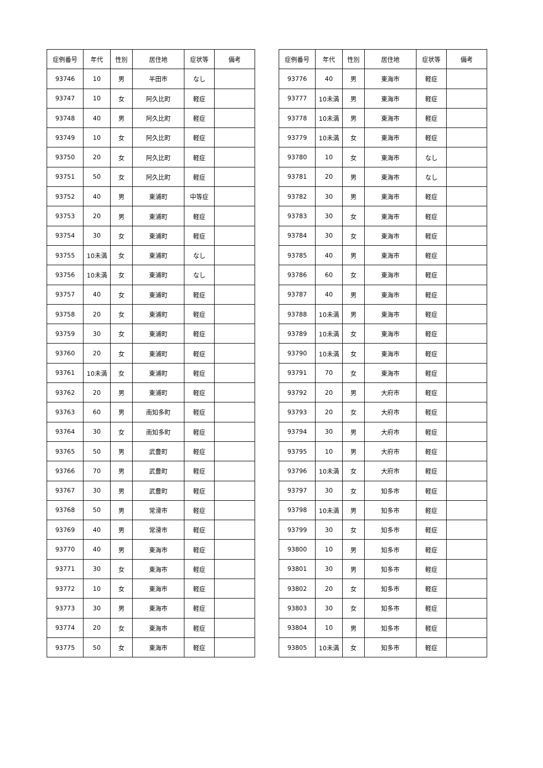| 症例番号 | 年代 | 性別 | 居住地 | 症状等 | 備考 |
| --- | --- | --- | --- | --- | --- |
| 93746 | 10 | 男 | 半田市 | なし | |
| 93747 | 10 | 女 | 阿久比町 | 軽症 | |
| 93748 | 40 | 男 | 阿久比町 | 軽症 | |
| 93749 | 10 | 女 | 阿久比町 | 軽症 | |
| 93750 | 20 | 女 | 阿久比町 | 軽症 | |
| 93751 | 50 | 女 | 阿久比町 | 軽症 | |
| 93752 | 40 | 男 | 東浦町 | 中等症 | |
| 93753 | 20 | 男 | 東浦町 | 軽症 | |
| 93754 | 30 | 女 | 東浦町 | 軽症 | |
| 93755 | 10未満 | 女 | 東浦町 | なし | |
| 93756 | 10未満 | 女 | 東浦町 | なし | |
| 93757 | 40 | 女 | 東浦町 | 軽症 | |
| 93758 | 20 | 女 | 東浦町 | 軽症 | |
| 93759 | 30 | 女 | 東浦町 | 軽症 | |
| 93760 | 20 | 女 | 東浦町 | 軽症 | |
| 93761 | 10未満 | 女 | 東浦町 | 軽症 | |
| 93762 | 20 | 男 | 東浦町 | 軽症 | |
| 93763 | 60 | 男 | 南知多町 | 軽症 | |
| 93764 | 30 | 女 | 南知多町 | 軽症 | |
| 93765 | 50 | 男 | 武豊町 | 軽症 | |
| 93766 | 70 | 男 | 武豊町 | 軽症 | |
| 93767 | 30 | 男 | 武豊町 | 軽症 | |
| 93768 | 50 | 男 | 常滑市 | 軽症 | |
| 93769 | 40 | 男 | 常滑市 | 軽症 | |
| 93770 | 40 | 男 | 東海市 | 軽症 | |
| 93771 | 30 | 女 | 東海市 | 軽症 | |
| 93772 | 10 | 女 | 東海市 | 軽症 | |
| 93773 | 30 | 男 | 東海市 | 軽症 | |
| 93774 | 20 | 女 | 東海市 | 軽症 | |
| 93775 | 50 | 女 | 東海市 | 軽症 | |
| 症例番号 | 年代 | 性別 | 居住地 | 症状等 | 備考 |
| --- | --- | --- | --- | --- | --- |
| 93776 | 40 | 男 | 東海市 | 軽症 | |
| 93777 | 10未満 | 男 | 東海市 | 軽症 | |
| 93778 | 10未満 | 男 | 東海市 | 軽症 | |
| 93779 | 10未満 | 女 | 東海市 | 軽症 | |
| 93780 | 10 | 女 | 東海市 | なし | |
| 93781 | 20 | 男 | 東海市 | なし | |
| 93782 | 30 | 男 | 東海市 | 軽症 | |
| 93783 | 30 | 女 | 東海市 | 軽症 | |
| 93784 | 30 | 女 | 東海市 | 軽症 | |
| 93785 | 40 | 男 | 東海市 | 軽症 | |
| 93786 | 60 | 女 | 東海市 | 軽症 | |
| 93787 | 40 | 男 | 東海市 | 軽症 | |
| 93788 | 10未満 | 男 | 東海市 | 軽症 | |
| 93789 | 10未満 | 女 | 東海市 | 軽症 | |
| 93790 | 10未満 | 女 | 東海市 | 軽症 | |
| 93791 | 70 | 女 | 東海市 | 軽症 | |
| 93792 | 20 | 男 | 大府市 | 軽症 | |
| 93793 | 20 | 女 | 大府市 | 軽症 | |
| 93794 | 30 | 男 | 大府市 | 軽症 | |
| 93795 | 10 | 男 | 大府市 | 軽症 | |
| 93796 | 10未満 | 女 | 大府市 | 軽症 | |
| 93797 | 30 | 女 | 知多市 | 軽症 | |
| 93798 | 10未満 | 男 | 知多市 | 軽症 | |
| 93799 | 30 | 女 | 知多市 | 軽症 | |
| 93800 | 10 | 男 | 知多市 | 軽症 | |
| 93801 | 30 | 男 | 知多市 | 軽症 | |
| 93802 | 20 | 女 | 知多市 | 軽症 | |
| 93803 | 30 | 女 | 知多市 | 軽症 | |
| 93804 | 10 | 男 | 知多市 | 軽症 | |
| 93805 | 10未満 | 女 | 知多市 | 軽症 | |